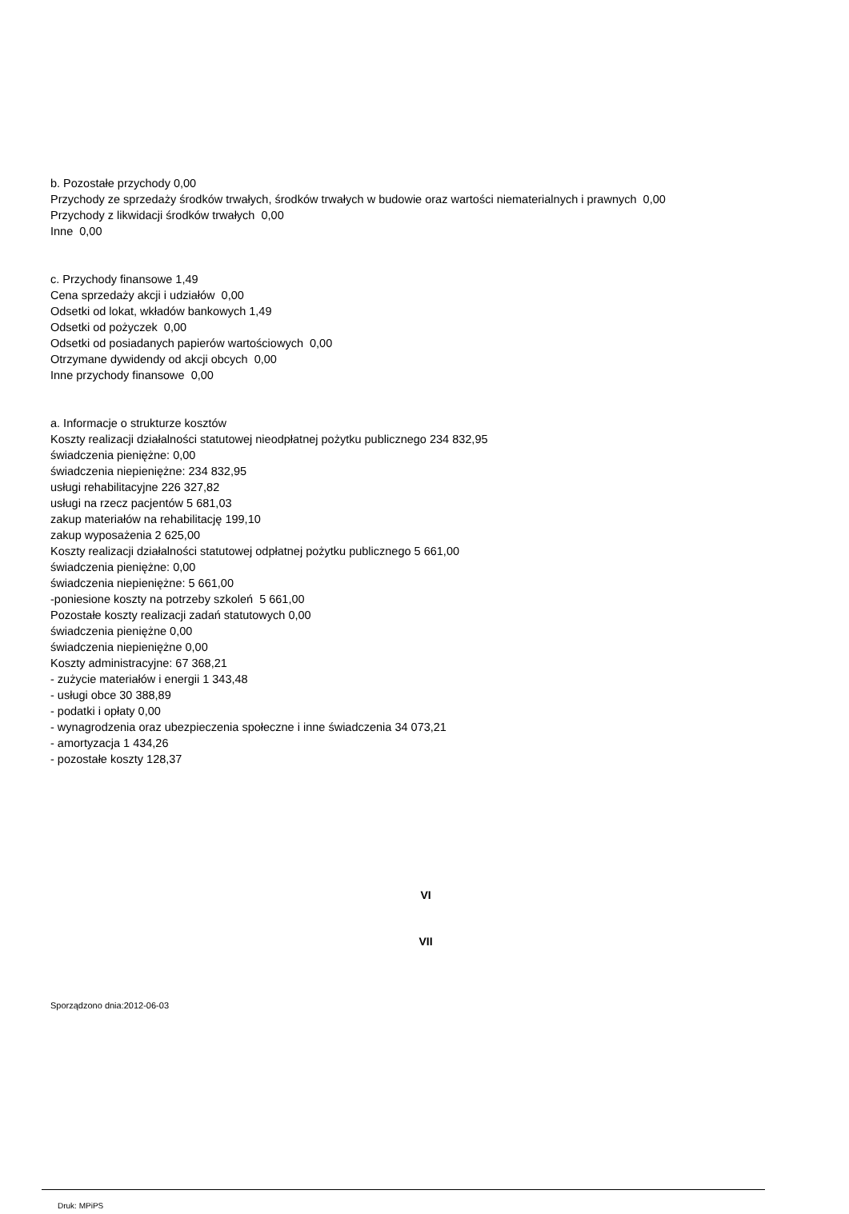b. Pozostałe przychody 0,00
Przychody ze sprzedaży środków trwałych, środków trwałych w budowie oraz wartości niematerialnych i prawnych 0,00
Przychody z likwidacji środków trwałych 0,00
Inne 0,00
c. Przychody finansowe 1,49
Cena sprzedaży akcji i udziałów 0,00
Odsetki od lokat, wkładów bankowych 1,49
Odsetki od pożyczek 0,00
Odsetki od posiadanych papierów wartościowych 0,00
Otrzymane dywidendy od akcji obcych 0,00
Inne przychody finansowe 0,00
a. Informacje o strukturze kosztów
Koszty realizacji działalności statutowej nieodpłatnej pożytku publicznego 234 832,95
świadczenia pieniężne: 0,00
świadczenia niepieniężne: 234 832,95
usługi rehabilitacyjne 226 327,82
usługi na rzecz pacjentów 5 681,03
zakup materiałów na rehabilitację 199,10
zakup wyposażenia 2 625,00
Koszty realizacji działalności statutowej odpłatnej pożytku publicznego 5 661,00
świadczenia pieniężne: 0,00
świadczenia niepieniężne: 5 661,00
-poniesione koszty na potrzeby szkoleń 5 661,00
Pozostałe koszty realizacji zadań statutowych 0,00
świadczenia pieniężne 0,00
świadczenia niepieniężne 0,00
Koszty administracyjne: 67 368,21
- zużycie materiałów i energii 1 343,48
- usługi obce 30 388,89
- podatki i opłaty 0,00
- wynagrodzenia oraz ubezpieczenia społeczne i inne świadczenia 34 073,21
- amortyzacja 1 434,26
- pozostałe koszty 128,37
VI
VII
Sporządzono dnia:2012-06-03
Druk: MPiPS